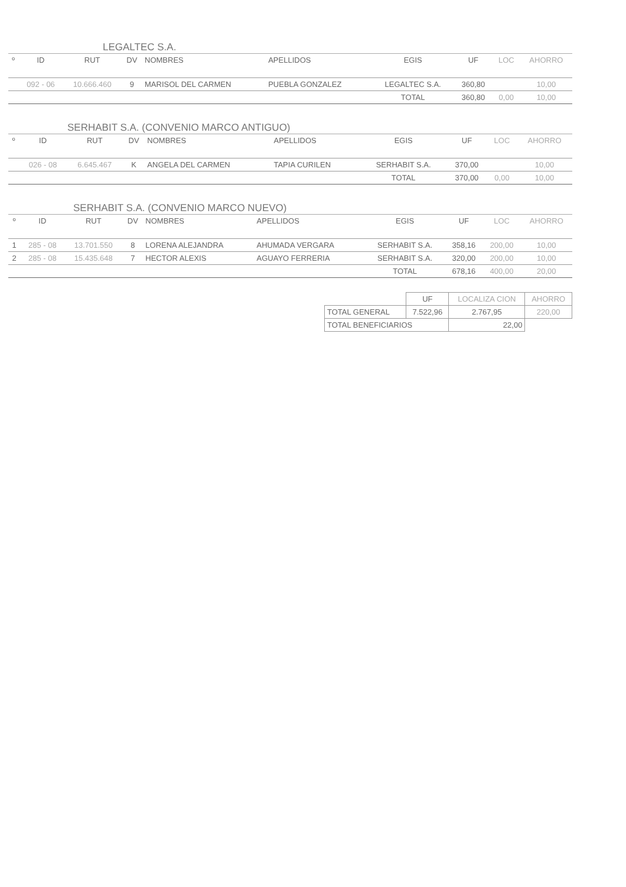LEGALTEC S.A.
| º | ID | RUT | DV | NOMBRES | APELLIDOS | EGIS | UF | LOC | AHORRO |
| --- | --- | --- | --- | --- | --- | --- | --- | --- | --- |
| | 092 - 06 | 10.666.460 | 9 | MARISOL DEL CARMEN | PUEBLA GONZALEZ | LEGALTEC S.A. | 360,80 | | 10,00 |
| | | | | | | TOTAL | 360,80 | 0,00 | 10,00 |
SERHABIT S.A. (CONVENIO MARCO ANTIGUO)
| º | ID | RUT | DV | NOMBRES | APELLIDOS | EGIS | UF | LOC | AHORRO |
| --- | --- | --- | --- | --- | --- | --- | --- | --- | --- |
| | 026 - 08 | 6.645.467 | K | ANGELA DEL CARMEN | TAPIA CURILEN | SERHABIT S.A. | 370,00 | | 10,00 |
| | | | | | | TOTAL | 370,00 | 0,00 | 10,00 |
SERHABIT S.A. (CONVENIO MARCO NUEVO)
| º | ID | RUT | DV | NOMBRES | APELLIDOS | EGIS | UF | LOC | AHORRO |
| --- | --- | --- | --- | --- | --- | --- | --- | --- | --- |
| 1 | 285 - 08 | 13.701.550 | 8 | LORENA ALEJANDRA | AHUMADA VERGARA | SERHABIT S.A. | 358,16 | 200,00 | 10,00 |
| 2 | 285 - 08 | 15.435.648 | 7 | HECTOR ALEXIS | AGUAYO FERRERIA | SERHABIT S.A. | 320,00 | 200,00 | 10,00 |
| | | | | | | TOTAL | 678,16 | 400,00 | 20,00 |
| | UF | LOCALIZA CION | AHORRO |
| TOTAL GENERAL | 7.522,96 | 2.767,95 | 220,00 |
| TOTAL BENEFICIARIOS | | 22,00 | |